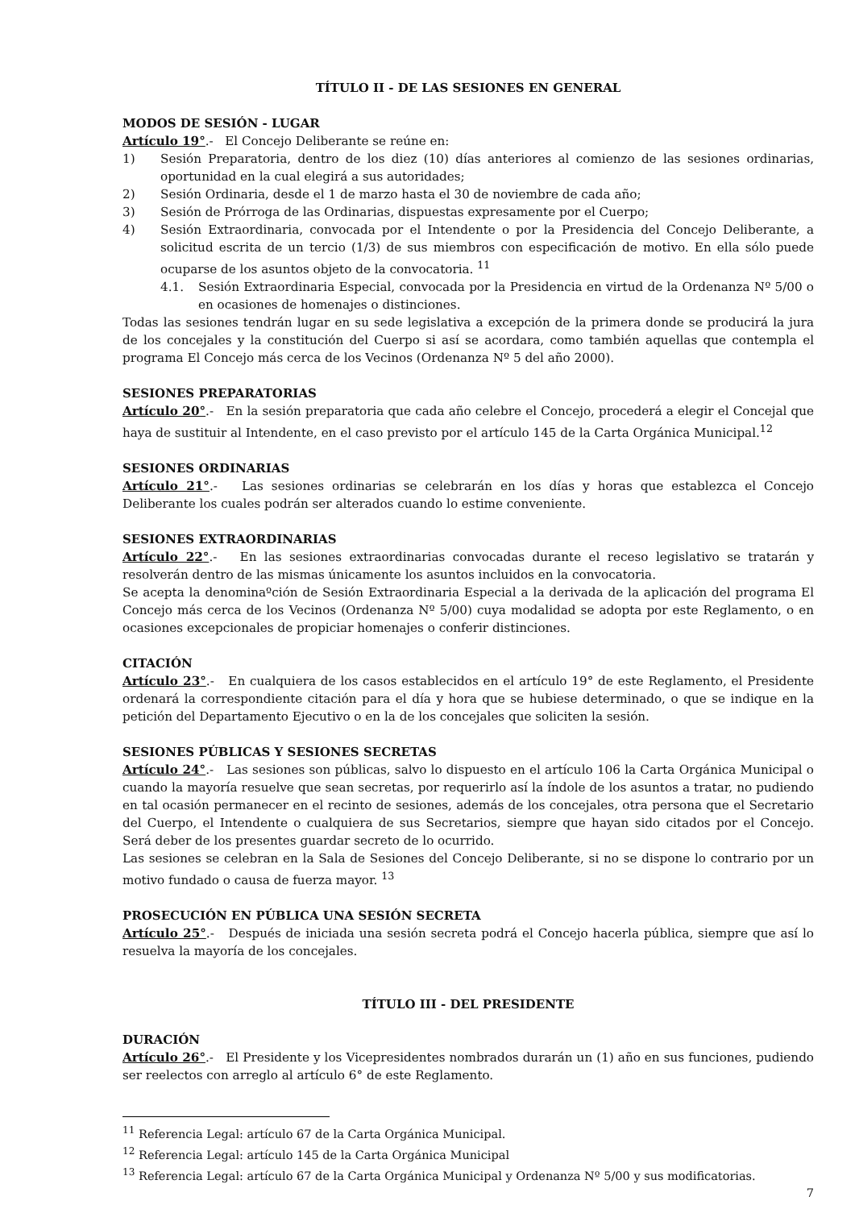TÍTULO II - DE LAS SESIONES EN GENERAL
MODOS DE SESIÓN - LUGAR
Artículo 19°.- El Concejo Deliberante se reúne en:
1) Sesión Preparatoria, dentro de los diez (10) días anteriores al comienzo de las sesiones ordinarias, oportunidad en la cual elegirá a sus autoridades;
2) Sesión Ordinaria, desde el 1 de marzo hasta el 30 de noviembre de cada año;
3) Sesión de Prórroga de las Ordinarias, dispuestas expresamente por el Cuerpo;
4) Sesión Extraordinaria, convocada por el Intendente o por la Presidencia del Concejo Deliberante, a solicitud escrita de un tercio (1/3) de sus miembros con especificación de motivo. En ella sólo puede ocuparse de los asuntos objeto de la convocatoria. <sup>11</sup>
4.1. Sesión Extraordinaria Especial, convocada por la Presidencia en virtud de la Ordenanza Nº 5/00 o en ocasiones de homenajes o distinciones.
Todas las sesiones tendrán lugar en su sede legislativa a excepción de la primera donde se producirá la jura de los concejales y la constitución del Cuerpo si así se acordara, como también aquellas que contempla el programa El Concejo más cerca de los Vecinos (Ordenanza Nº 5 del año 2000).
SESIONES PREPARATORIAS
Artículo 20°.- En la sesión preparatoria que cada año celebre el Concejo, procederá a elegir el Concejal que haya de sustituir al Intendente, en el caso previsto por el artículo 145 de la Carta Orgánica Municipal.<sup>12</sup>
SESIONES ORDINARIAS
Artículo 21°.- Las sesiones ordinarias se celebrarán en los días y horas que establezca el Concejo Deliberante los cuales podrán ser alterados cuando lo estime conveniente.
SESIONES EXTRAORDINARIAS
Artículo 22°.- En las sesiones extraordinarias convocadas durante el receso legislativo se tratarán y resolverán dentro de las mismas únicamente los asuntos incluidos en la convocatoria.
Se acepta la denominaºción de Sesión Extraordinaria Especial a la derivada de la aplicación del programa El Concejo más cerca de los Vecinos (Ordenanza Nº 5/00) cuya modalidad se adopta por este Reglamento, o en ocasiones excepcionales de propiciar homenajes o conferir distinciones.
CITACIÓN
Artículo 23°.- En cualquiera de los casos establecidos en el artículo 19° de este Reglamento, el Presidente ordenará la correspondiente citación para el día y hora que se hubiese determinado, o que se indique en la petición del Departamento Ejecutivo o en la de los concejales que soliciten la sesión.
SESIONES PÚBLICAS Y SESIONES SECRETAS
Artículo 24°.- Las sesiones son públicas, salvo lo dispuesto en el artículo 106 la Carta Orgánica Municipal o cuando la mayoría resuelve que sean secretas, por requerirlo así la índole de los asuntos a tratar, no pudiendo en tal ocasión permanecer en el recinto de sesiones, además de los concejales, otra persona que el Secretario del Cuerpo, el Intendente o cualquiera de sus Secretarios, siempre que hayan sido citados por el Concejo. Será deber de los presentes guardar secreto de lo ocurrido.
Las sesiones se celebran en la Sala de Sesiones del Concejo Deliberante, si no se dispone lo contrario por un motivo fundado o causa de fuerza mayor. <sup>13</sup>
PROSECUCIÓN EN PÚBLICA UNA SESIÓN SECRETA
Artículo 25°.- Después de iniciada una sesión secreta podrá el Concejo hacerla pública, siempre que así lo resuelva la mayoría de los concejales.
TÍTULO III - DEL PRESIDENTE
DURACIÓN
Artículo 26°.- El Presidente y los Vicepresidentes nombrados durarán un (1) año en sus funciones, pudiendo ser reelectos con arreglo al artículo 6° de este Reglamento.
<sup>11</sup> Referencia Legal: artículo 67 de la Carta Orgánica Municipal.
<sup>12</sup> Referencia Legal: artículo 145 de la Carta Orgánica Municipal
<sup>13</sup> Referencia Legal: artículo 67 de la Carta Orgánica Municipal y Ordenanza Nº 5/00 y sus modificatorias.
7